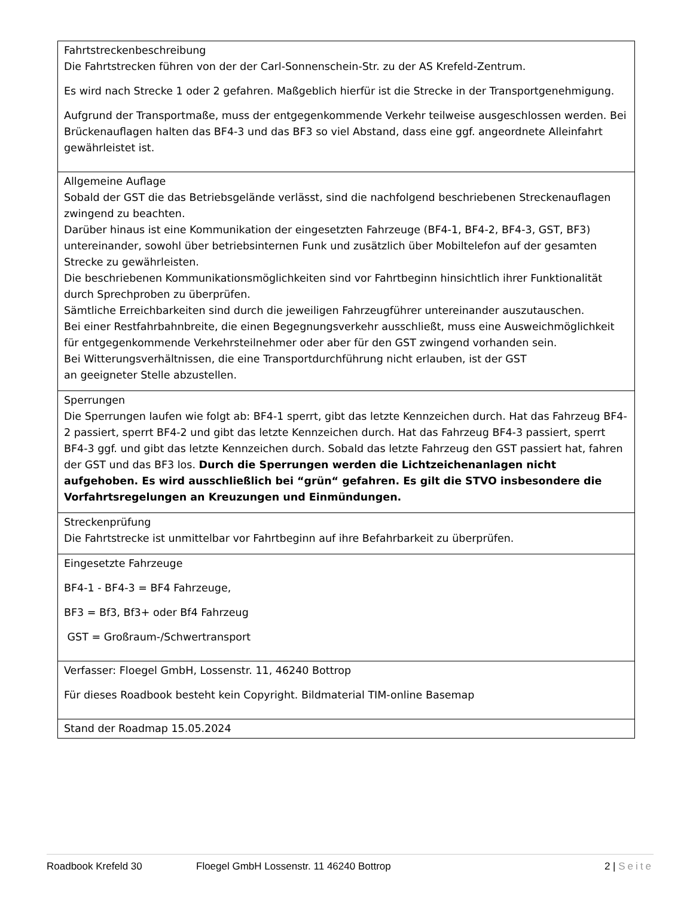| Fahrtstreckenbeschreibung Die Fahrtstrecken führen von der der Carl-Sonnenschein-Str. zu der AS Krefeld-Zentrum. Es wird nach Strecke 1 oder 2 gefahren. Maßgeblich hierfür ist die Strecke in der Transportgenehmigung. Aufgrund der Transportmaße, muss der entgegenkommende Verkehr teilweise ausgeschlossen werden. Bei Brückenauflagen halten das BF4-3 und das BF3 so viel Abstand, dass eine ggf. angeordnete Alleinfahrt gewährleistet ist. |
| Allgemeine Auflage Sobald der GST die das Betriebsgelände verlässt, sind die nachfolgend beschriebenen Streckenauflagen zwingend zu beachten. Darüber hinaus ist eine Kommunikation der eingesetzten Fahrzeuge (BF4-1, BF4-2, BF4-3, GST, BF3) untereinander, sowohl über betriebsinternen Funk und zusätzlich über Mobiltelefon auf der gesamten Strecke zu gewährleisten. Die beschriebenen Kommunikationsmöglichkeiten sind vor Fahrtbeginn hinsichtlich ihrer Funktionalität durch Sprechproben zu überprüfen. Sämtliche Erreichbarkeiten sind durch die jeweiligen Fahrzeugführer untereinander auszutauschen. Bei einer Restfahrbahnbreite, die einen Begegnungsverkehr ausschließt, muss eine Ausweichmöglichkeit für entgegenkommende Verkehrsteilnehmer oder aber für den GST zwingend vorhanden sein. Bei Witterungsverhältnissen, die eine Transportdurchführung nicht erlauben, ist der GST an geeigneter Stelle abzustellen. |
| Sperrungen Die Sperrungen laufen wie folgt ab: BF4-1 sperrt, gibt das letzte Kennzeichen durch. Hat das Fahrzeug BF4-2 passiert, sperrt BF4-2 und gibt das letzte Kennzeichen durch. Hat das Fahrzeug BF4-3 passiert, sperrt BF4-3 ggf. und gibt das letzte Kennzeichen durch. Sobald das letzte Fahrzeug den GST passiert hat, fahren der GST und das BF3 los. Durch die Sperrungen werden die Lichtzeichenanlagen nicht aufgehoben. Es wird ausschließlich bei “grün“ gefahren. Es gilt die STVO insbesondere die Vorfahrtsregelungen an Kreuzungen und Einmündungen. |
| Streckenprüfung Die Fahrtstrecke ist unmittelbar vor Fahrtbeginn auf ihre Befahrbarkeit zu überprüfen. |
| Eingesetzte Fahrzeuge BF4-1 - BF4-3 = BF4 Fahrzeuge, BF3 = Bf3, Bf3+ oder Bf4 Fahrzeug GST = Großraum-/Schwertransport |
| Verfasser: Floegel GmbH, Lossenstr. 11, 46240 Bottrop Für dieses Roadbook besteht kein Copyright. Bildmaterial TIM-online Basemap |
| Stand der Roadmap 15.05.2024 |
Roadbook Krefeld 30 Floegel GmbH Lossenstr. 11 46240 Bottrop 2 | Seite